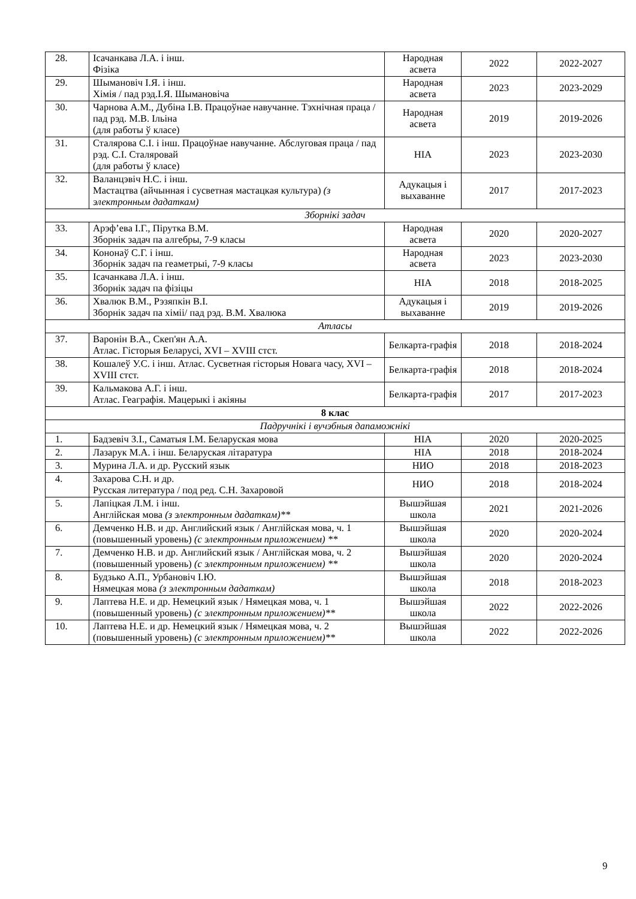| 28. | Ісачанкава Л.А. і інш. Фізіка | Народная асвета | 2022 | 2022-2027 |
| 29. | Шымановіч І.Я. і інш. Хімія / пад рэд.І.Я. Шымановіча | Народная асвета | 2023 | 2023-2029 |
| 30. | Чарнова А.М., Дубіна І.В. Працоўнае навучанне. Тэхнічная праца / пад рэд. М.В. Ільіна (для работы ў класе) | Народная асвета | 2019 | 2019-2026 |
| 31. | Сталярова С.І. і інш. Працоўнае навучанне. Абслуговая праца / пад рэд. С.І. Сталяровай (для работы ў класе) | НІА | 2023 | 2023-2030 |
| 32. | Валанцэвіч Н.С. і інш. Мастацтва (айчынная і сусветная мастацкая культура) (з электронным дадаткам) | Адукацыя і выхаванне | 2017 | 2017-2023 |
| Зборнікі задач | | | | |
| 33. | Арэф’ева І.Г., Пірутка В.М. Зборнік задач па алгебры, 7-9 класы | Народная асвета | 2020 | 2020-2027 |
| 34. | Кононаў С.Г. і інш. Зборнік задач па геаметрыі, 7-9 класы | Народная асвета | 2023 | 2023-2030 |
| 35. | Ісачанкава Л.А. і інш. Зборнік задач па фізіцы | НІА | 2018 | 2018-2025 |
| 36. | Хвалюк В.М., Рэзяпкін В.І. Зборнік задач па хіміі/ пад рэд. В.М. Хвалюка | Адукацыя і выхаванне | 2019 | 2019-2026 |
| Атласы | | | | |
| 37. | Варонін В.А., Скеп'ян А.А. Атлас. Гісторыя Беларусі, XVI – XVIII стст. | Белкарта-графія | 2018 | 2018-2024 |
| 38. | Кошалеў У.С. і інш. Атлас. Сусветная гісторыя Новага часу, XVI – XVIII стст. | Белкарта-графія | 2018 | 2018-2024 |
| 39. | Кальмакова А.Г. і інш. Атлас. Геаграфія. Мацерыкі і акіяны | Белкарта-графія | 2017 | 2017-2023 |
| 8 клас | | | | |
| Падручнікі і вучэбныя дапаможнікі | | | | |
| 1. | Бадзевіч З.І., Саматыя І.М. Беларуская мова | НІА | 2020 | 2020-2025 |
| 2. | Лазарук М.А. і інш. Беларуская літаратура | НІА | 2018 | 2018-2024 |
| 3. | Мурина Л.А. и др. Русский язык | НИО | 2018 | 2018-2023 |
| 4. | Захарова С.Н. и др. Русская литература / под ред. С.Н. Захаровой | НИО | 2018 | 2018-2024 |
| 5. | Лапіцкая Л.М. і інш. Англійская мова (з электронным дадаткам)** | Вышэйшая школа | 2021 | 2021-2026 |
| 6. | Демченко Н.В. и др. Английский язык / Англійская мова, ч. 1 (повышенный уровень) (с электронным приложением) ** | Вышэйшая школа | 2020 | 2020-2024 |
| 7. | Демченко Н.В. и др. Английский язык / Англійская мова, ч. 2 (повышенный уровень) (с электронным приложением) ** | Вышэйшая школа | 2020 | 2020-2024 |
| 8. | Будзько А.П., Урбановіч І.Ю. Нямецкая мова (з электронным дадаткам) | Вышэйшая школа | 2018 | 2018-2023 |
| 9. | Лаптева Н.Е. и др. Немецкий язык / Нямецкая мова, ч. 1 (повышенный уровень) (с электронным приложением)** | Вышэйшая школа | 2022 | 2022-2026 |
| 10. | Лаптева Н.Е. и др. Немецкий язык / Нямецкая мова, ч. 2 (повышенный уровень) (с электронным приложением)** | Вышэйшая школа | 2022 | 2022-2026 |
9